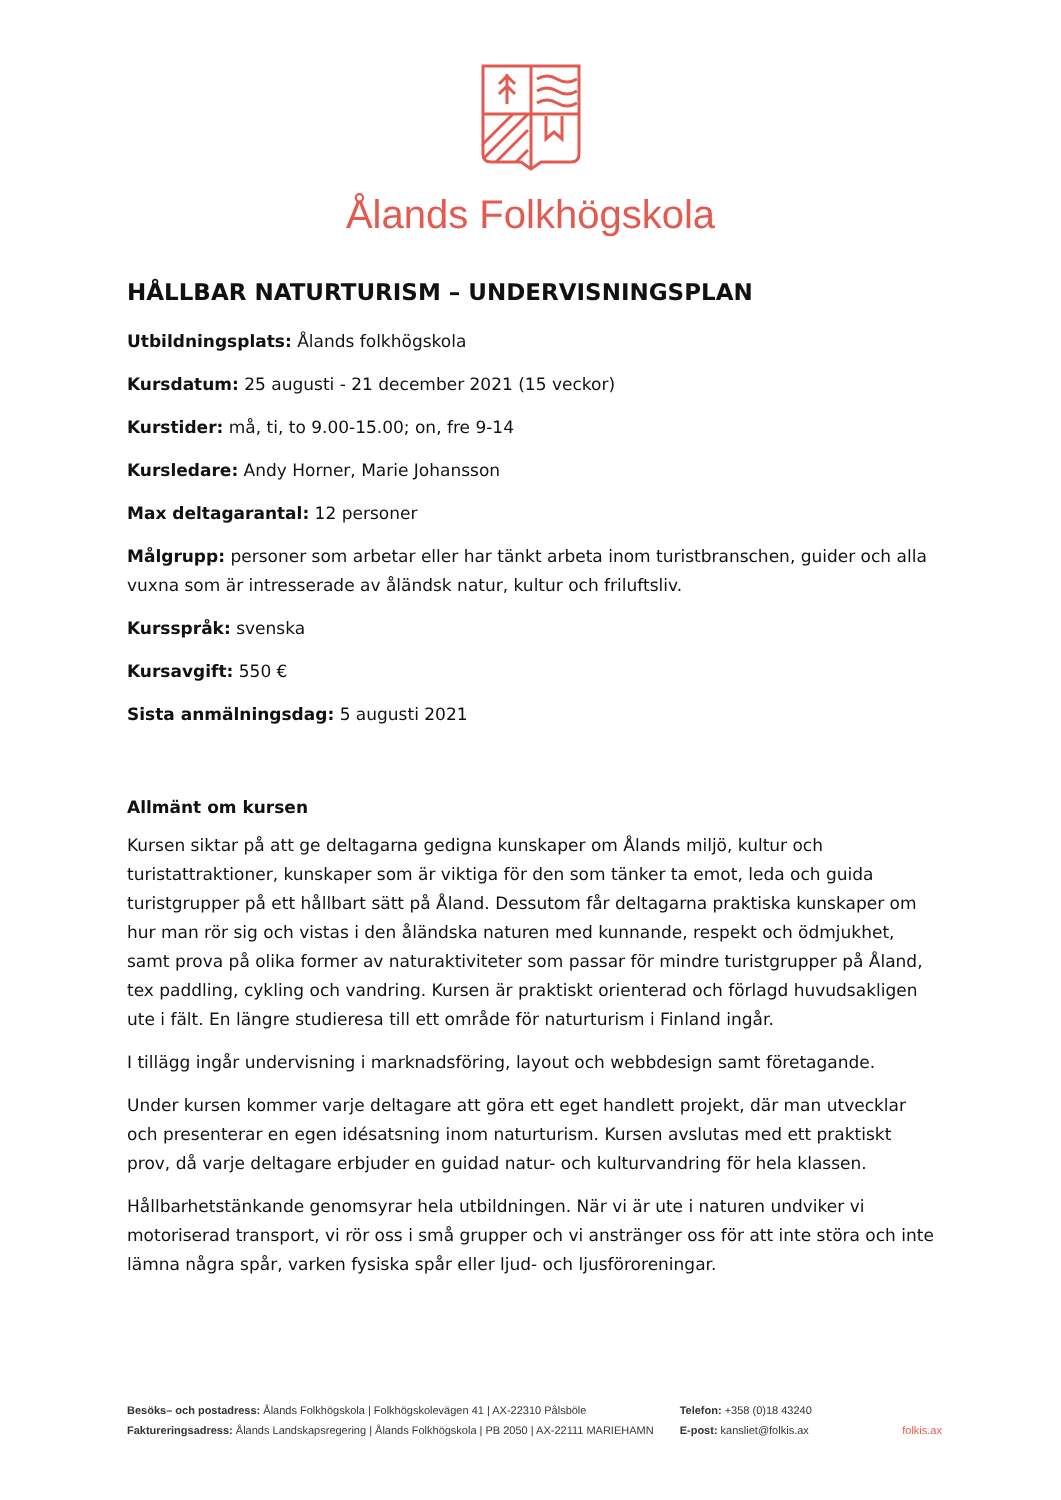Ålands Folkhögskola
HÅLLBAR NATURTURISM – UNDERVISNINGSPLAN
Utbildningsplats: Ålands folkhögskola
Kursdatum: 25 augusti - 21 december 2021 (15 veckor)
Kurstider: må, ti, to 9.00-15.00; on, fre 9-14
Kursledare: Andy Horner, Marie Johansson
Max deltagarantal: 12 personer
Målgrupp: personer som arbetar eller har tänkt arbeta inom turistbranschen, guider och alla vuxna som är intresserade av åländsk natur, kultur och friluftsliv.
Kursspråk: svenska
Kursavgift: 550 €
Sista anmälningsdag: 5 augusti 2021
Allmänt om kursen
Kursen siktar på att ge deltagarna gedigna kunskaper om Ålands miljö, kultur och turistattraktioner, kunskaper som är viktiga för den som tänker ta emot, leda och guida turistgrupper på ett hållbart sätt på Åland. Dessutom får deltagarna praktiska kunskaper om hur man rör sig och vistas i den åländska naturen med kunnande, respekt och ödmjukhet, samt prova på olika former av naturaktiviteter som passar för mindre turistgrupper på Åland, tex paddling, cykling och vandring. Kursen är praktiskt orienterad och förlagd huvudsakligen ute i fält. En längre studieresa till ett område för naturturism i Finland ingår.
I tillägg ingår undervisning i marknadsföring, layout och webbdesign samt företagande.
Under kursen kommer varje deltagare att göra ett eget handlett projekt, där man utvecklar och presenterar en egen idésatsning inom naturturism. Kursen avslutas med ett praktiskt prov, då varje deltagare erbjuder en guidad natur- och kulturvandring för hela klassen.
Hållbarhetstänkande genomsyrar hela utbildningen. När vi är ute i naturen undviker vi motoriserad transport, vi rör oss i små grupper och vi anstränger oss för att inte störa och inte lämna några spår, varken fysiska spår eller ljud- och ljusföroreningar.
Besöks– och postadress: Ålands Folkhögskola | Folkhögskolevägen 41 | AX-22310 Pålsböle
Faktureringsadress: Ålands Landskapsregering | Ålands Folkhögskola | PB 2050 | AX-22111 MARIEHAMN
Telefon: +358 (0)18 43240
E-post: kansliet@folkis.ax
folkis.ax